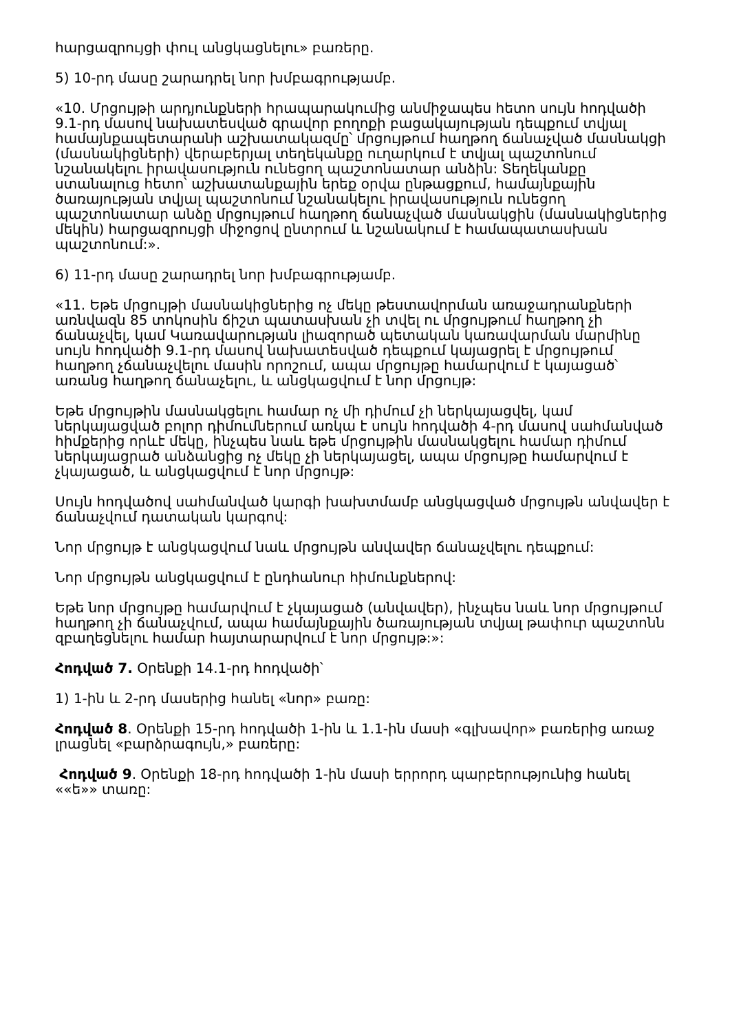հարցազրույցի փուլ անցկացնելու» բառերը.
5) 10-րդ մասը շարադրել նոր խմբագրությամբ.
«10. Մրցույթի արդյունքների հրապարակումից անմիջապես հետո սույն հոդվածի 9.1-րդ մասով նախատեսված գրավոր բողոքի բացակայության դեպքում տվյալ համայնքապետարանի աշխատակազմը՝ մրցույթում հաղթող ճանաչված մասնակցի (մասնակիցների) վերաբերյալ տեղեկանքը ուղարկում է տվյալ պաշտոնում նշանակելու իրավասություն ունեցող պաշտոնատար անձին: Տեղեկանքը ստանալուց հետո՝ աշխատանքային երեք օրվա ընթացքում, համայնքային ծառայության տվյալ պաշտոնում նշանակելու իրավասություն ունեցող պաշտոնատար անձը մրցույթում հաղթող ճանաչված մասնակցին (մասնակիցներից մեկին) հարցազրույցի միջոցով ընտրում և նշանակում է համապատասխան պաշտոնում:».
6) 11-րդ մասը շարադրել նոր խմբագրությամբ.
«11. Եթե մրցույթի մասնակիցներից ոչ մեկը թեստավորման առաջադրանքների առնվազն 85 տոկոսին ճիշտ պատասխան չի տվել ու մրցույթում հաղթող չի ճանաչվել, կամ Կառավարության լիազորած պետական կառավարման մարմինը սույն հոդվածի 9.1-րդ մասով նախատեսված դեպքում կայացրել է մրցույթում հաղթող չճանաչվելու մասին որոշում, ապա մրցույթը համարվում է կայացած՝ առանց հաղթող ճանաչելու, և անցկացվում է նոր մրցույթ:
Եթե մրցույթին մասնակցելու համար ոչ մի դիմում չի ներկայացվել, կամ ներկայացված բոլոր դիմումներում առկա է սույն հոդվածի 4-րդ մասով սահմանված հիմքերից որևէ մեկը, ինչպես նաև եթե մրցույթին մասնակցելու համար դիմում ներկայացրած անձանցից ոչ մեկը չի ներկայացել, ապա մրցույթը համարվում է չկայացած, և անցկացվում է նոր մրցույթ:
Սույն հոդվածով սահմանված կարգի խախտմամբ անցկացված մրցույթն անվավեր է ճանաչվում դատական կարգով:
Նոր մրցույթ է անցկացվում նաև մրցույթն անվավեր ճանաչվելու դեպքում:
Նոր մրցույթն անցկացվում է ընդհանուր հիմունքներով:
Եթե նոր մրցույթը համարվում է չկայացած (անվավեր), ինչպես նաև նոր մրցույթում հաղթող չի ճանաչվում, ապա համայնքային ծառայության տվյալ թափուր պաշտոնն զբաղեցնելու համար հայտարարվում է նոր մրցույթ:»:
Հոդված 7. Օրենքի 14.1-րդ հոդվածի՝
1) 1-ին և 2-րդ մասերից հանել «նոր» բառը:
Հոդված 8. Օրենքի 15-րդ հոդվածի 1-ին և 1.1-ին մասի «գլխավոր» բառերից առաջ լրացնել «բարձրագույն,» բառերը:
Հոդված 9. Օրենքի 18-րդ հոդվածի 1-ին մասի երրորդ պարբերությունից հանել ««ե»» տառը: